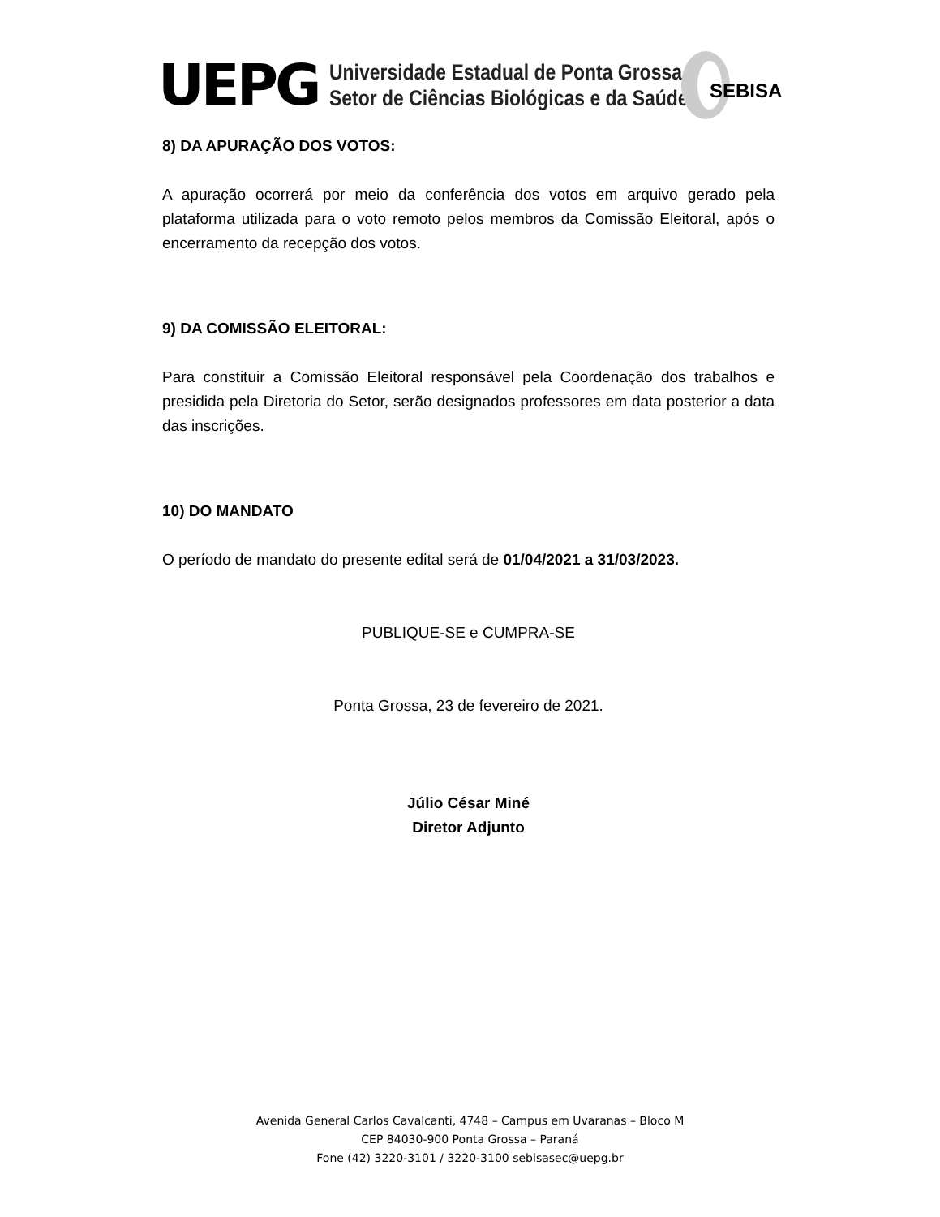UEPG
Universidade Estadual de Ponta Grossa
Setor de Ciências Biológicas e da Saúde
SEBISA
8) DA APURAÇÃO DOS VOTOS:
A apuração ocorrerá por meio da conferência dos votos em arquivo gerado pela plataforma utilizada para o voto remoto pelos membros da Comissão Eleitoral, após o encerramento da recepção dos votos.
9) DA COMISSÃO ELEITORAL:
Para constituir a Comissão Eleitoral responsável pela Coordenação dos trabalhos e presidida pela Diretoria do Setor, serão designados professores em data posterior a data das inscrições.
10) DO MANDATO
O período de mandato do presente edital será de 01/04/2021 a 31/03/2023.
PUBLIQUE-SE e CUMPRA-SE
Ponta Grossa, 23 de fevereiro de 2021.
Júlio César Miné
Diretor Adjunto
Avenida General Carlos Cavalcanti, 4748 – Campus em Uvaranas – Bloco M
CEP 84030-900 Ponta Grossa – Paraná
Fone (42) 3220-3101 / 3220-3100 sebisasec@uepg.br